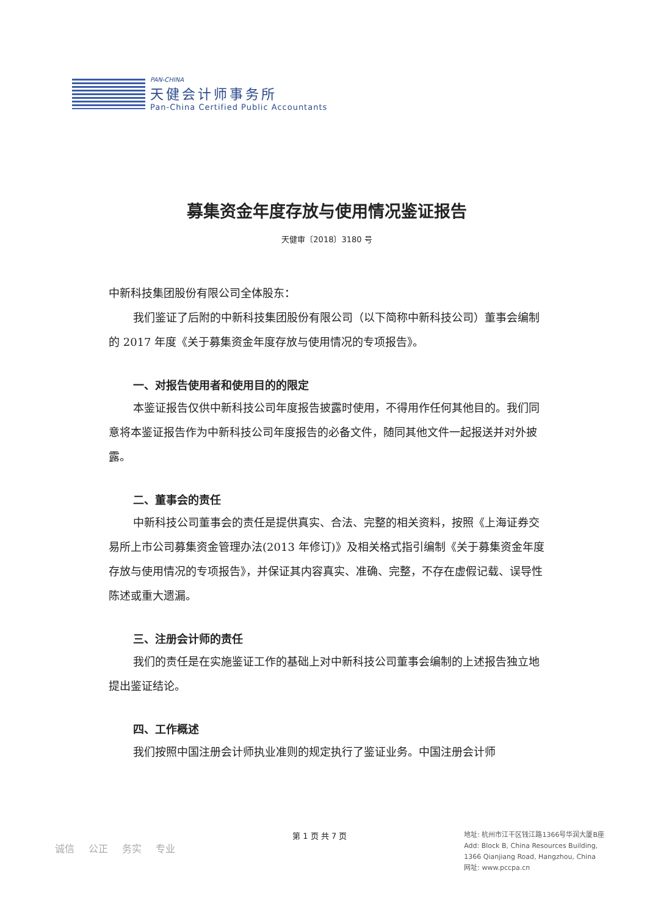PAN-CHINA
天健会计师事务所
Pan-China Certified Public Accountants
募集资金年度存放与使用情况鉴证报告
天健审〔2018〕3180 号
中新科技集团股份有限公司全体股东：
我们鉴证了后附的中新科技集团股份有限公司（以下简称中新科技公司）董事会编制的 2017 年度《关于募集资金年度存放与使用情况的专项报告》。
一、对报告使用者和使用目的的限定
本鉴证报告仅供中新科技公司年度报告披露时使用，不得用作任何其他目的。我们同意将本鉴证报告作为中新科技公司年度报告的必备文件，随同其他文件一起报送并对外披露。
二、董事会的责任
中新科技公司董事会的责任是提供真实、合法、完整的相关资料，按照《上海证券交易所上市公司募集资金管理办法(2013 年修订)》及相关格式指引编制《关于募集资金年度存放与使用情况的专项报告》，并保证其内容真实、准确、完整，不存在虚假记载、误导性陈述或重大遗漏。
三、注册会计师的责任
我们的责任是在实施鉴证工作的基础上对中新科技公司董事会编制的上述报告独立地提出鉴证结论。
四、工作概述
我们按照中国注册会计师执业准则的规定执行了鉴证业务。中国注册会计师
诚信 公正 务实 专业
第 1 页 共 7 页
地址: 杭州市江干区钱江路1366号华润大厦B座
Add: Block B, China Resources Building,
1366 Qianjiang Road, Hangzhou, China
网址: www.pccpa.cn